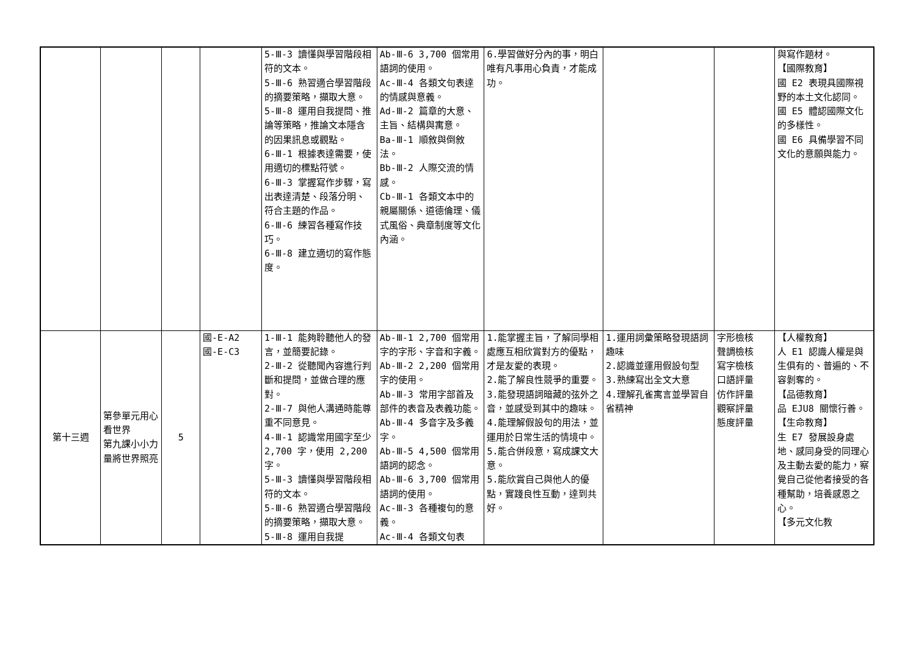| | | | | 5-Ⅲ-3 讀懂與學習階段相符的文本。 5-Ⅲ-6 熟習適合學習階段的摘要策略，擷取大意。 5-Ⅲ-8 運用自我提問、推論等策略，推論文本隱含的因果訊息或觀點。 6-Ⅲ-1 根據表達需要，使用適切的標點符號。 6-Ⅲ-3 掌握寫作步驟，寫出表達清楚、段落分明、符合主題的作品。 6-Ⅲ-6 練習各種寫作技巧。 6-Ⅲ-8 建立適切的寫作態度。 | Ab-Ⅲ-6 3,700 個常用語詞的使用。 Ac-Ⅲ-4 各類文句表達的情感與意義。 Ad-Ⅲ-2 篇章的大意、主旨、結構與寓意。 Ba-Ⅲ-1 順敘與倒敘法。 Bb-Ⅲ-2 人際交流的情感。 Cb-Ⅲ-1 各類文本中的親屬關係、道德倫理、儀式風俗、典章制度等文化內涵。 | 6.學習做好分內的事，明白唯有凡事用心負責，才能成功。 | | | 與寫作題材。 【國際教育】 國 E2 表現具國際視野的本土文化認同。 國 E5 體認國際文化的多樣性。 國 E6 具備學習不同文化的意願與能力。 |
| 第十三週 | 第參單元用心看世界 第九課小小力量將世界照亮 | 5 | 國-E-A2 國-E-C3 | 1-Ⅲ-1 能夠聆聽他人的發言，並簡要記錄。 2-Ⅲ-2 從聽聞內容進行判斷和提問，並做合理的應對。 2-Ⅲ-7 與他人溝通時能尊重不同意見。 4-Ⅲ-1 認識常用國字至少 2,700 字，使用 2,200 字。 5-Ⅲ-3 讀懂與學習階段相符的文本。 5-Ⅲ-6 熟習適合學習階段的摘要策略，擷取大意。 5-Ⅲ-8 運用自我提 | Ab-Ⅲ-1 2,700 個常用字的字形、字音和字義。 Ab-Ⅲ-2 2,200 個常用字的使用。 Ab-Ⅲ-3 常用字部首及部件的表音及表義功能。 Ab-Ⅲ-4 多音字及多義字。 Ab-Ⅲ-5 4,500 個常用語詞的認念。 Ab-Ⅲ-6 3,700 個常用語詞的使用。 Ac-Ⅲ-3 各種複句的意義。 Ac-Ⅲ-4 各類文句表 | 1.能掌握主旨，了解同學相處應互相欣賞對方的優點，才是友愛的表現。 2.能了解良性競爭的重要。 3.能發現語詞暗藏的弦外之音，並感受到其中的趣味。 4.能理解假設句的用法，並運用於日常生活的情境中。 5.能合併段意，寫成課文大意。 5.能欣賞自己與他人的優點，實踐良性互動，達到共好。 | 1.運用詞彙策略發現語詞趣味 2.認識並運用假設句型 3.熟練寫出全文大意 4.理解孔雀寓言並學習自省精神 | 字形檢核 聲調檢核 寫字檢核 口語評量 仿作評量 觀察評量 態度評量 | 【人權教育】 人 E1 認識人權是與生俱有的、普遍的、不容剝奪的。 【品德教育】 品 EJU8 關懷行善。 【生命教育】 生 E7 發展設身處地、感同身受的同理心及主動去愛的能力，察覺自己從他者接受的各種幫助，培養感恩之心。 【多元文化教 |